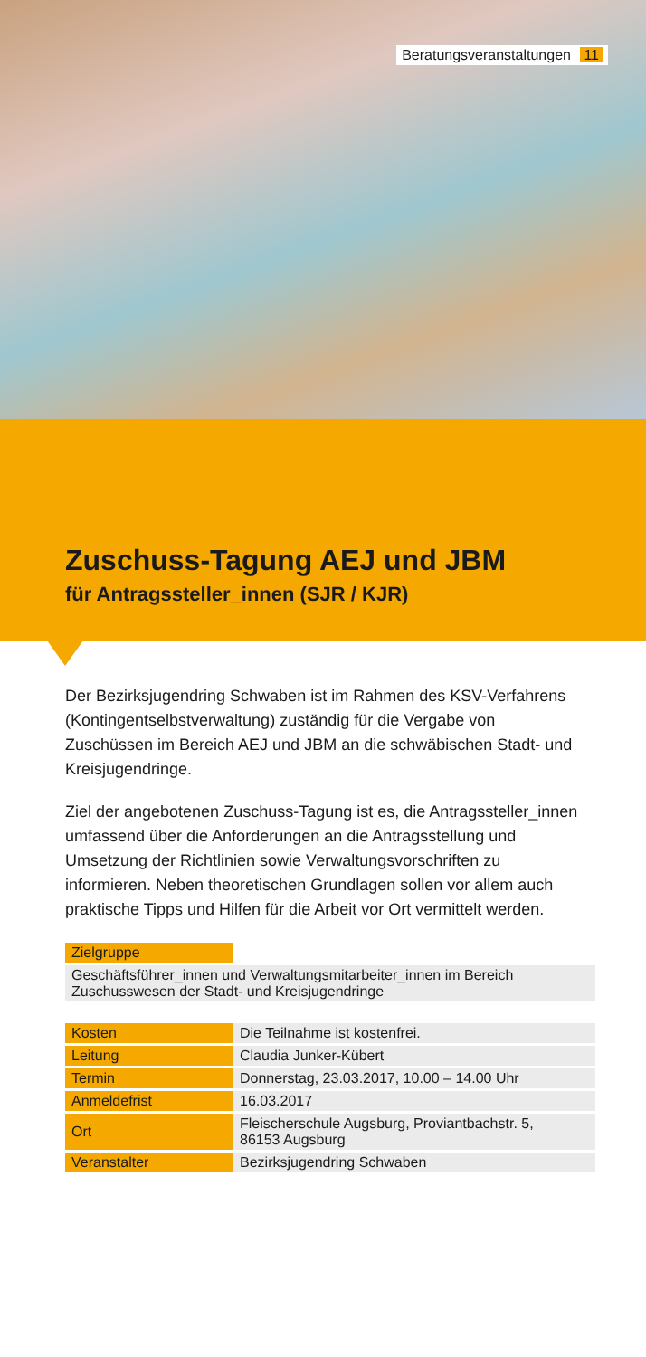Beratungsveranstaltungen 11
Zuschuss-Tagung AEJ und JBM
für Antragssteller_innen (SJR / KJR)
Der Bezirksjugendring Schwaben ist im Rahmen des KSV-Verfahrens (Kontingentselbstverwaltung) zuständig für die Vergabe von Zuschüssen im Bereich AEJ und JBM an die schwäbischen Stadt- und Kreisjugendringe.
Ziel der angebotenen Zuschuss-Tagung ist es, die Antragssteller_innen umfassend über die Anforderungen an die Antragsstellung und Umsetzung der Richtlinien sowie Verwaltungsvorschriften zu informieren. Neben theoretischen Grundlagen sollen vor allem auch praktische Tipps und Hilfen für die Arbeit vor Ort vermittelt werden.
| Zielgruppe | |
| Geschäftsführer_innen und Verwaltungsmitarbeiter_innen im Bereich Zuschusswesen der Stadt- und Kreisjugendringe | |
| Kosten | Die Teilnahme ist kostenfrei. |
| Leitung | Claudia Junker-Kübert |
| Termin | Donnerstag, 23.03.2017, 10.00 – 14.00 Uhr |
| Anmeldefrist | 16.03.2017 |
| Ort | Fleischerschule Augsburg, Proviantbachstr. 5, 86153 Augsburg |
| Veranstalter | Bezirksjugendring Schwaben |